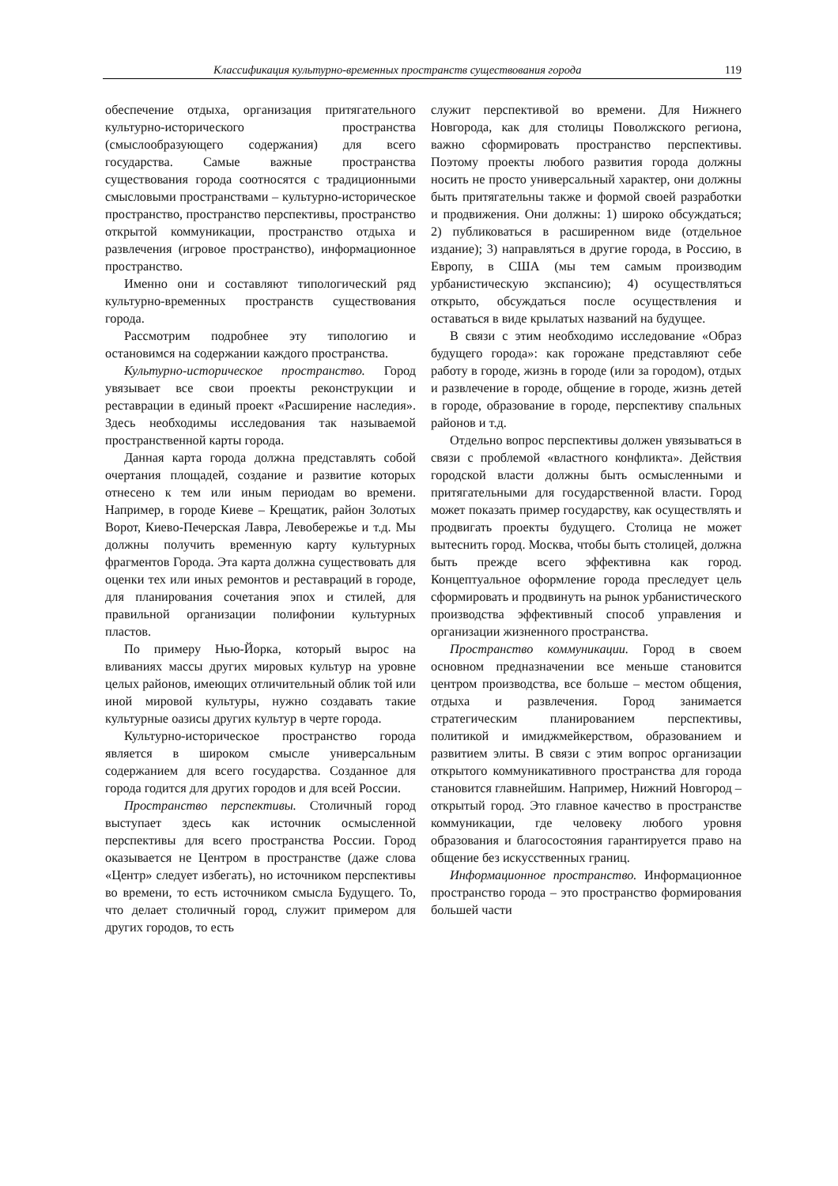Классификация культурно-временных пространств существования города 119
обеспечение отдыха, организация притягательного культурно-исторического пространства (смыслообразующего содержания) для всего государства. Самые важные пространства существования города соотносятся с традиционными смысловыми пространствами – культурно-историческое пространство, пространство перспективы, пространство открытой коммуникации, пространство отдыха и развлечения (игровое пространство), информационное пространство.
Именно они и составляют типологический ряд культурно-временных пространств существования города.
Рассмотрим подробнее эту типологию и остановимся на содержании каждого пространства.
Культурно-историческое пространство. Город увязывает все свои проекты реконструкции и реставрации в единый проект «Расширение наследия». Здесь необходимы исследования так называемой пространственной карты города.
Данная карта города должна представлять собой очертания площадей, создание и развитие которых отнесено к тем или иным периодам во времени. Например, в городе Киеве – Крещатик, район Золотых Ворот, Киево-Печерская Лавра, Левобережье и т.д. Мы должны получить временную карту культурных фрагментов Города. Эта карта должна существовать для оценки тех или иных ремонтов и реставраций в городе, для планирования сочетания эпох и стилей, для правильной организации полифонии культурных пластов.
По примеру Нью-Йорка, который вырос на вливаниях массы других мировых культур на уровне целых районов, имеющих отличительный облик той или иной мировой культуры, нужно создавать такие культурные оазисы других культур в черте города.
Культурно-историческое пространство города является в широком смысле универсальным содержанием для всего государства. Созданное для города годится для других городов и для всей России.
Пространство перспективы. Столичный город выступает здесь как источник осмысленной перспективы для всего пространства России. Город оказывается не Центром в пространстве (даже слова «Центр» следует избегать), но источником перспективы во времени, то есть источником смысла Будущего. То, что делает столичный город, служит примером для других городов, то есть
служит перспективой во времени. Для Нижнего Новгорода, как для столицы Поволжского региона, важно сформировать пространство перспективы. Поэтому проекты любого развития города должны носить не просто универсальный характер, они должны быть притягательны также и формой своей разработки и продвижения. Они должны: 1) широко обсуждаться; 2) публиковаться в расширенном виде (отдельное издание); 3) направляться в другие города, в Россию, в Европу, в США (мы тем самым производим урбанистическую экспансию); 4) осуществляться открыто, обсуждаться после осуществления и оставаться в виде крылатых названий на будущее.
В связи с этим необходимо исследование «Образ будущего города»: как горожане представляют себе работу в городе, жизнь в городе (или за городом), отдых и развлечение в городе, общение в городе, жизнь детей в городе, образование в городе, перспективу спальных районов и т.д.
Отдельно вопрос перспективы должен увязываться в связи с проблемой «властного конфликта». Действия городской власти должны быть осмысленными и притягательными для государственной власти. Город может показать пример государству, как осуществлять и продвигать проекты будущего. Столица не может вытеснить город. Москва, чтобы быть столицей, должна быть прежде всего эффективна как город. Концептуальное оформление города преследует цель сформировать и продвинуть на рынок урбанистического производства эффективный способ управления и организации жизненного пространства.
Пространство коммуникации. Город в своем основном предназначении все меньше становится центром производства, все больше – местом общения, отдыха и развлечения. Город занимается стратегическим планированием перспективы, политикой и имиджмейкерством, образованием и развитием элиты. В связи с этим вопрос организации открытого коммуникативного пространства для города становится главнейшим. Например, Нижний Новгород – открытый город. Это главное качество в пространстве коммуникации, где человеку любого уровня образования и благосостояния гарантируется право на общение без искусственных границ.
Информационное пространство. Информационное пространство города – это пространство формирования большей части